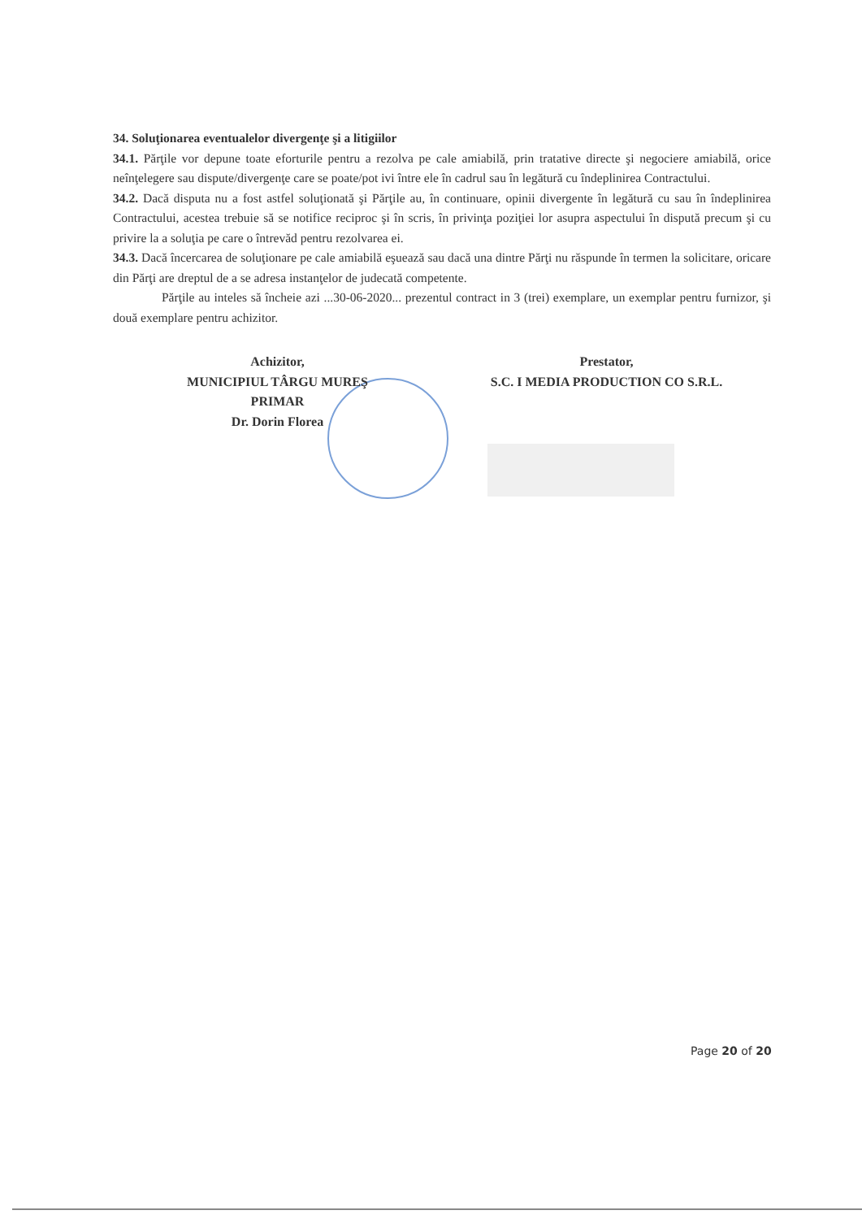34. Soluţionarea eventualelor divergenţe şi a litigiilor
34.1. Părţile vor depune toate eforturile pentru a rezolva pe cale amiabilă, prin tratative directe şi negociere amiabilă, orice neînţelegere sau dispute/divergenţe care se poate/pot ivi între ele în cadrul sau în legătură cu îndeplinirea Contractului.
34.2. Dacă disputa nu a fost astfel soluţionată şi Părţile au, în continuare, opinii divergente în legătură cu sau în îndeplinirea Contractului, acestea trebuie să se notifice reciproc şi în scris, în privinţa poziţiei lor asupra aspectului în dispută precum şi cu privire la a soluţia pe care o întrevăd pentru rezolvarea ei.
34.3. Dacă încercarea de soluţionare pe cale amiabilă eşuează sau dacă una dintre Părţi nu răspunde în termen la solicitare, oricare din Părţi are dreptul de a se adresa instanţelor de judecată competente.
Părţile au inteles să încheie azi ...30-06-2020... prezentul contract in 3 (trei) exemplare, un exemplar pentru furnizor, şi două exemplare pentru achizitor.
Achizitor,
MUNICIPIUL TÂRGU MUREŞ
PRIMAR
Dr. Dorin Florea
Prestator,
S.C. I MEDIA PRODUCTION CO S.R.L.
Page 20 of 20